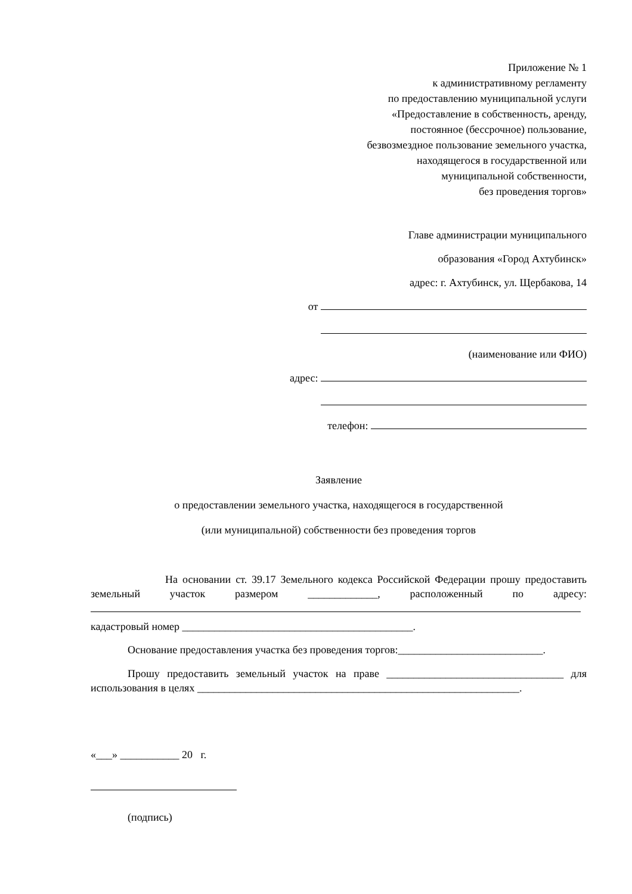Приложение № 1
к административному регламенту
по предоставлению муниципальной услуги
«Предоставление в собственность, аренду,
постоянное (бессрочное) пользование,
безвозмездное пользование земельного участка,
находящегося в государственной или
муниципальной собственности,
без проведения торгов»
Главе администрации муниципального
образования «Город Ахтубинск»
адрес: г. Ахтубинск, ул. Щербакова, 14
от
(наименование или ФИО)
адрес:
телефон:
Заявление
о предоставлении земельного участка, находящегося в государственной
(или муниципальной) собственности без проведения торгов
На основании ст. 39.17 Земельного кодекса Российской Федерации прошу предоставить земельный участок размером _____________, расположенный по адресу:
кадастровый номер ___________________________________________.
Основание предоставления участка без проведения торгов:___________________________.
Прошу предоставить земельный участок на праве _________________________________ для использования в целях ____________________________________________________________.
«___» ___________ 20 г.
(подпись)